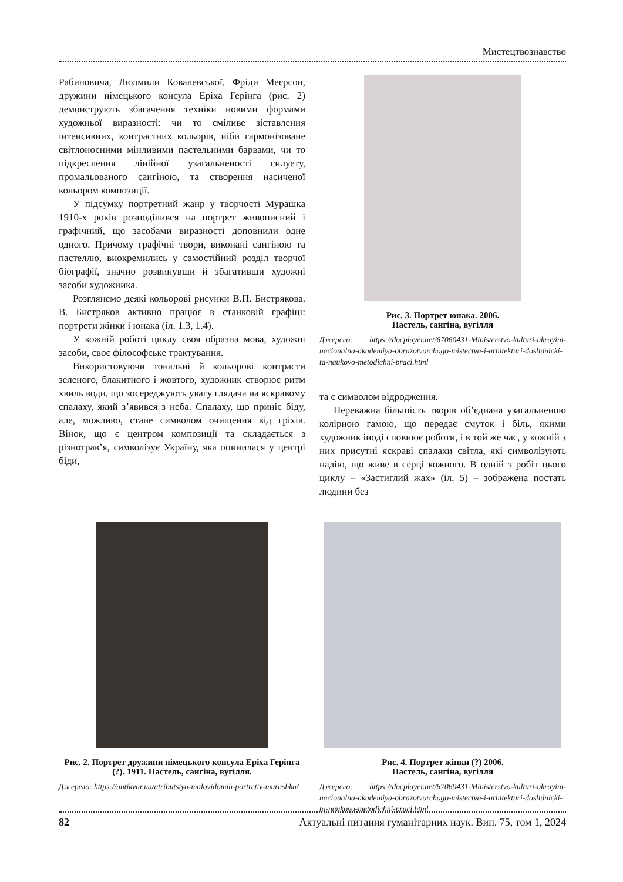Мистецтвознавство
Рабиновича, Людмили Ковалевської, Фріди Меєрсон, дружини німецького консула Еріха Герінга (рис. 2) демонструють збагачення техніки новими формами художньої виразності: чи то сміливе зіставлення інтенсивних, контрастних кольорів, ніби гармонізоване світлоносними мінливими пастельними барвами, чи то підкреслення лінійної узагальненості силуету, промальованого сангіною, та створення насиченої кольором композиції.
У підсумку портретний жанр у творчості Мурашка 1910-х років розподілився на портрет живописний і графічний, що засобами виразності доповнили одне одного. Причому графічні твори, виконані сангіною та пастеллю, виокремились у самостійний розділ творчої біографії, значно розвинувши й збагативши художні засоби художника.
Розглянемо деякі кольорові рисунки В.П. Бистрякова. В. Бистряков активно працює в станковій графіці: портрети жінки і юнака (іл. 1.3, 1.4).
У кожній роботі циклу своя образна мова, художні засоби, своє філософське трактування.
Використовуючи тональні й кольорові контрасти зеленого, блакитного і жовтого, художник створює ритм хвиль води, що зосереджують увагу глядача на яскравому спалаху, який з’явився з неба. Спалаху, що приніс біду, але, можливо, стане символом очищення від гріхів. Вінок, що є центром композиції та складається з різнотрав’я, символізує Україну, яка опинилася у центрі біди,
Рис. 3. Портрет юнака. 2006.
Пастель, сангіна, вугілля
Джерело: https://docplayer.net/67060431-Ministerstvo-kulturi-ukrayini-nacionalna-akademiya-obrazotvorchogo-mistectva-i-arhitekturi-doslidnicki-ta-naukovo-metodichni-praci.html
та є символом відродження.
Переважна більшість творів об’єднана узагальненою колірною гамою, що передає смуток і біль, якими художник іноді сповнює роботи, і в той же час, у кожній з них присутні яскраві спалахи світла, які символізують надію, що живе в серці кожного. В одній з робіт цього циклу – «Застиглий жах» (іл. 5) – зображена постать людини без
Рис. 2. Портрет дружини німецького консула Еріха Герінга (?). 1911. Пастель, сангіна, вугілля.
Джерело: https://antikvar.ua/atributsiya-malovidomih-portretiv-murashka/
Рис. 4. Портрет жінки (?) 2006.
Пастель, сангіна, вугілля
Джерело: https://docplayer.net/67060431-Ministerstvo-kulturi-ukrayini-nacionalna-akademiya-obrazotvorchogo-mistectva-i-arhitekturi-doslidnicki-ta-naukovo-metodichni-praci.html
82 Актуальні питання гуманітарних наук. Вип. 75, том 1, 2024